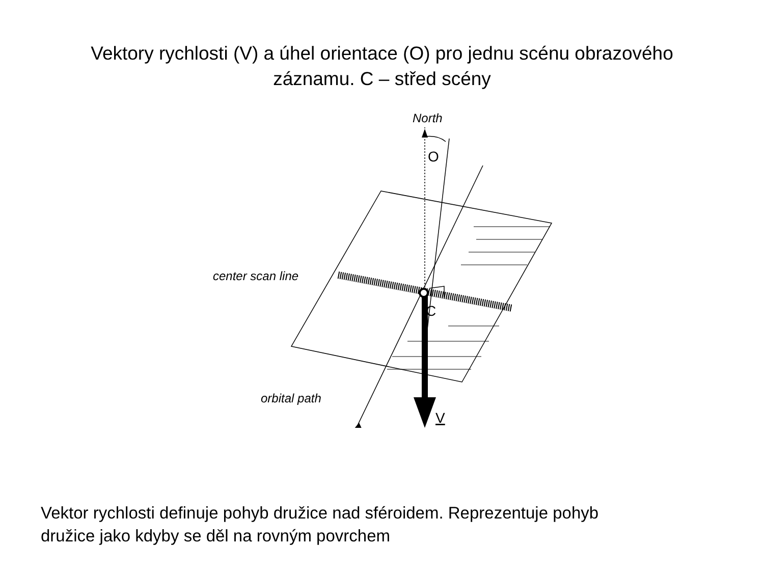Vektory rychlosti (V) a úhel orientace (O) pro jednu scénu obrazového
záznamu. C – střed scény
North
center scan line
orbital path
O
C
V
Vektor rychlosti definuje pohyb družice nad sféroidem. Reprezentuje pohyb
družice jako kdyby se děl na rovným povrchem